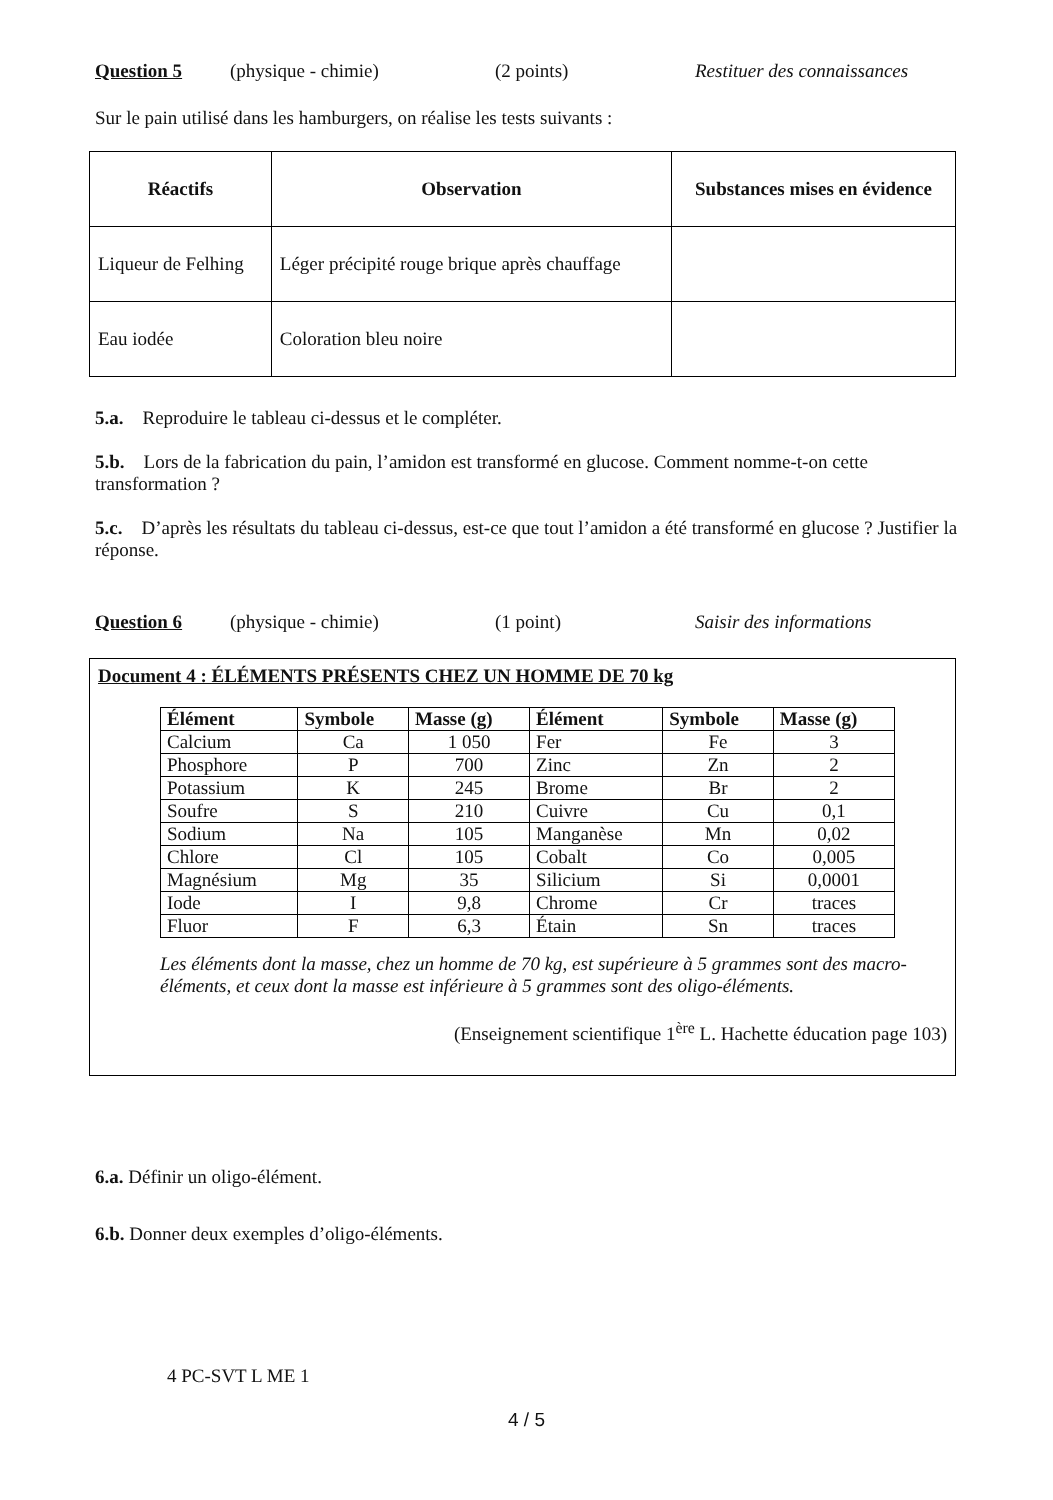Question 5 (physique - chimie) (2 points) Restituer des connaissances
Sur le pain utilisé dans les hamburgers, on réalise les tests suivants :
| Réactifs | Observation | Substances mises en évidence |
| --- | --- | --- |
| Liqueur de Felhing | Léger précipité rouge brique après chauffage | |
| Eau iodée | Coloration bleu noire | |
5.a. Reproduire le tableau ci-dessus et le compléter.
5.b. Lors de la fabrication du pain, l’amidon est transformé en glucose. Comment nomme-t-on cette transformation ?
5.c. D’après les résultats du tableau ci-dessus, est-ce que tout l’amidon a été transformé en glucose ? Justifier la réponse.
Question 6 (physique - chimie) (1 point) Saisir des informations
Document 4 : ÉLÉMENTS PRÉSENTS CHEZ UN HOMME DE 70 kg
| Élément | Symbole | Masse (g) | Élément | Symbole | Masse (g) |
| --- | --- | --- | --- | --- | --- |
| Calcium | Ca | 1 050 | Fer | Fe | 3 |
| Phosphore | P | 700 | Zinc | Zn | 2 |
| Potassium | K | 245 | Brome | Br | 2 |
| Soufre | S | 210 | Cuivre | Cu | 0,1 |
| Sodium | Na | 105 | Manganèse | Mn | 0,02 |
| Chlore | Cl | 105 | Cobalt | Co | 0,005 |
| Magnésium | Mg | 35 | Silicium | Si | 0,0001 |
| Iode | I | 9,8 | Chrome | Cr | traces |
| Fluor | F | 6,3 | Étain | Sn | traces |
Les éléments dont la masse, chez un homme de 70 kg, est supérieure à 5 grammes sont des macro-éléments, et ceux dont la masse est inférieure à 5 grammes sont des oligo-éléments.
(Enseignement scientifique 1<sup>ère</sup> L. Hachette éducation page 103)
6.a. Définir un oligo-élément.
6.b. Donner deux exemples d’oligo-éléments.
4 PC-SVT L ME 1
4 / 5